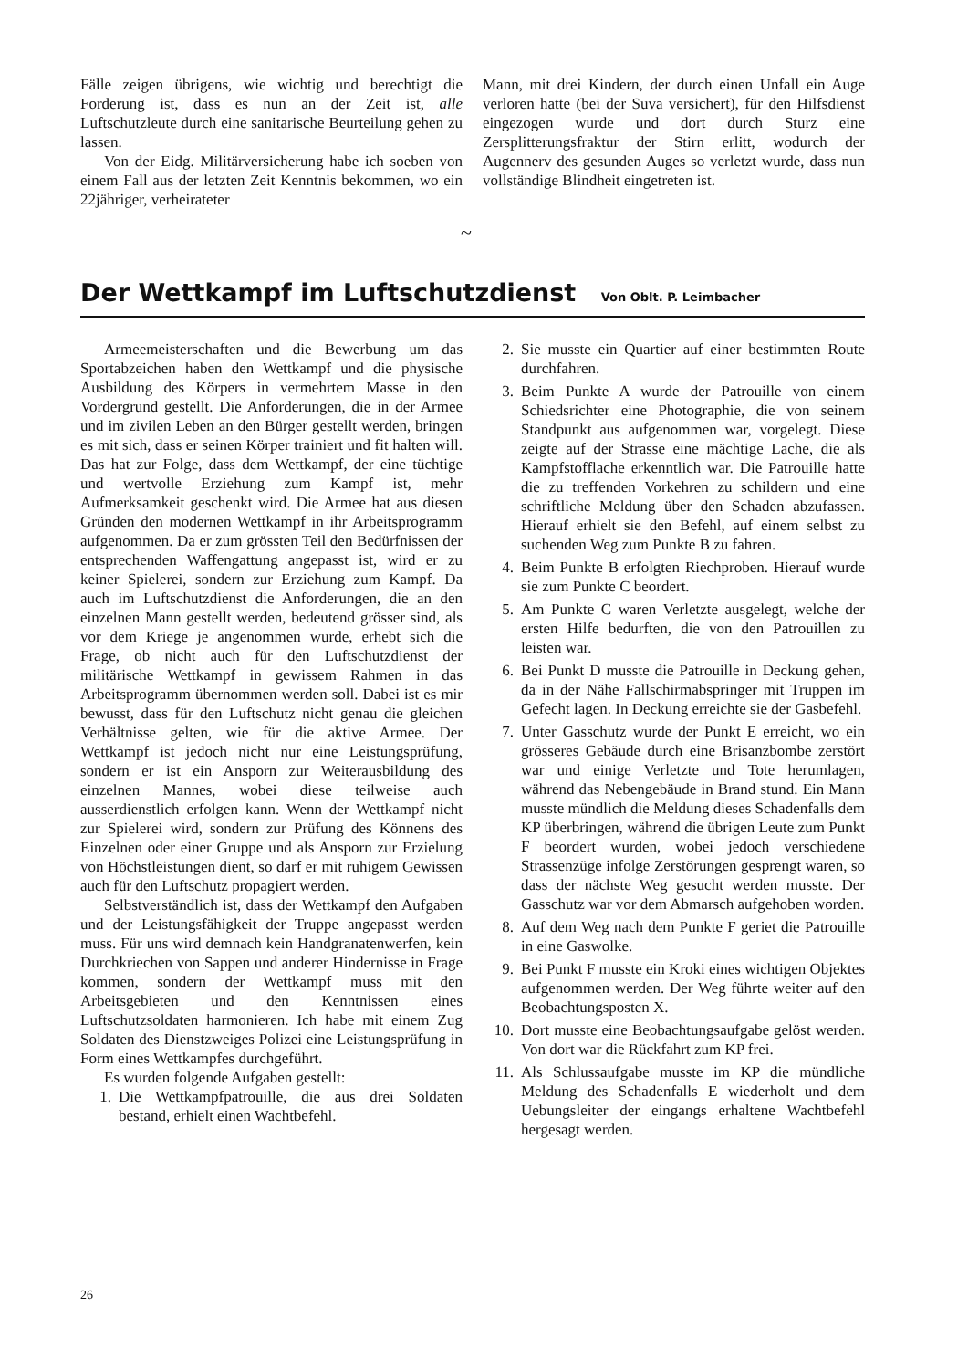Fälle zeigen übrigens, wie wichtig und berechtigt die Forderung ist, dass es nun an der Zeit ist, alle Luftschutzleute durch eine sanitarische Beurteilung gehen zu lassen.
Von der Eidg. Militärversicherung habe ich soeben von einem Fall aus der letzten Zeit Kenntnis bekommen, wo ein 22jähriger, verheirateter
Mann, mit drei Kindern, der durch einen Unfall ein Auge verloren hatte (bei der Suva versichert), für den Hilfsdienst eingezogen wurde und dort durch Sturz eine Zersplitterungsfraktur der Stirn erlitt, wodurch der Augennerv des gesunden Auges so verletzt wurde, dass nun vollständige Blindheit eingetreten ist.
~
Der Wettkampf im Luftschutzdienst Von Oblt. P. Leimbacher
Armeemeisterschaften und die Bewerbung um das Sportabzeichen haben den Wettkampf und die physische Ausbildung des Körpers in vermehrtem Masse in den Vordergrund gestellt. Die Anforderungen, die in der Armee und im zivilen Leben an den Bürger gestellt werden, bringen es mit sich, dass er seinen Körper trainiert und fit halten will. Das hat zur Folge, dass dem Wettkampf, der eine tüchtige und wertvolle Erziehung zum Kampf ist, mehr Aufmerksamkeit geschenkt wird. Die Armee hat aus diesen Gründen den modernen Wettkampf in ihr Arbeitsprogramm aufgenommen. Da er zum grössten Teil den Bedürfnissen der entsprechenden Waffengattung angepasst ist, wird er zu keiner Spielerei, sondern zur Erziehung zum Kampf. Da auch im Luftschutzdienst die Anforderungen, die an den einzelnen Mann gestellt werden, bedeutend grösser sind, als vor dem Kriege je angenommen wurde, erhebt sich die Frage, ob nicht auch für den Luftschutzdienst der militärische Wettkampf in gewissem Rahmen in das Arbeitsprogramm übernommen werden soll. Dabei ist es mir bewusst, dass für den Luftschutz nicht genau die gleichen Verhältnisse gelten, wie für die aktive Armee. Der Wettkampf ist jedoch nicht nur eine Leistungsprüfung, sondern er ist ein Ansporn zur Weiterausbildung des einzelnen Mannes, wobei diese teilweise auch ausserdienstlich erfolgen kann. Wenn der Wettkampf nicht zur Spielerei wird, sondern zur Prüfung des Könnens des Einzelnen oder einer Gruppe und als Ansporn zur Erzielung von Höchstleistungen dient, so darf er mit ruhigem Gewissen auch für den Luftschutz propagiert werden.
Selbstverständlich ist, dass der Wettkampf den Aufgaben und der Leistungsfähigkeit der Truppe angepasst werden muss. Für uns wird demnach kein Handgranatenwerfen, kein Durchkriechen von Sappen und anderer Hindernisse in Frage kommen, sondern der Wettkampf muss mit den Arbeitsgebieten und den Kenntnissen eines Luftschutzsoldaten harmonieren. Ich habe mit einem Zug Soldaten des Dienstzweiges Polizei eine Leistungsprüfung in Form eines Wettkampfes durchgeführt.
Es wurden folgende Aufgaben gestellt:
1. Die Wettkampfpatrouille, die aus drei Soldaten bestand, erhielt einen Wachtbefehl.
2. Sie musste ein Quartier auf einer bestimmten Route durchfahren.
3. Beim Punkte A wurde der Patrouille von einem Schiedsrichter eine Photographie, die von seinem Standpunkt aus aufgenommen war, vorgelegt. Diese zeigte auf der Strasse eine mächtige Lache, die als Kampfstofflache erkenntlich war. Die Patrouille hatte die zu treffenden Vorkehren zu schildern und eine schriftliche Meldung über den Schaden abzufassen. Hierauf erhielt sie den Befehl, auf einem selbst zu suchenden Weg zum Punkte B zu fahren.
4. Beim Punkte B erfolgten Riechproben. Hierauf wurde sie zum Punkte C beordert.
5. Am Punkte C waren Verletzte ausgelegt, welche der ersten Hilfe bedurften, die von den Patrouillen zu leisten war.
6. Bei Punkt D musste die Patrouille in Deckung gehen, da in der Nähe Fallschirmabspringer mit Truppen im Gefecht lagen. In Deckung erreichte sie der Gasbefehl.
7. Unter Gasschutz wurde der Punkt E erreicht, wo ein grösseres Gebäude durch eine Brisanzbombe zerstört war und einige Verletzte und Tote herumlagen, während das Nebengebäude in Brand stund. Ein Mann musste mündlich die Meldung dieses Schadenfalls dem KP überbringen, während die übrigen Leute zum Punkt F beordert wurden, wobei jedoch verschiedene Strassenzüge infolge Zerstörungen gesprengt waren, so dass der nächste Weg gesucht werden musste. Der Gasschutz war vor dem Abmarsch aufgehoben worden.
8. Auf dem Weg nach dem Punkte F geriet die Patrouille in eine Gaswolke.
9. Bei Punkt F musste ein Kroki eines wichtigen Objektes aufgenommen werden. Der Weg führte weiter auf den Beobachtungsposten X.
10. Dort musste eine Beobachtungsaufgabe gelöst werden. Von dort war die Rückfahrt zum KP frei.
11. Als Schlussaufgabe musste im KP die mündliche Meldung des Schadenfalls E wiederholt und dem Uebungsleiter der eingangs erhaltene Wachtbefehl hergesagt werden.
26